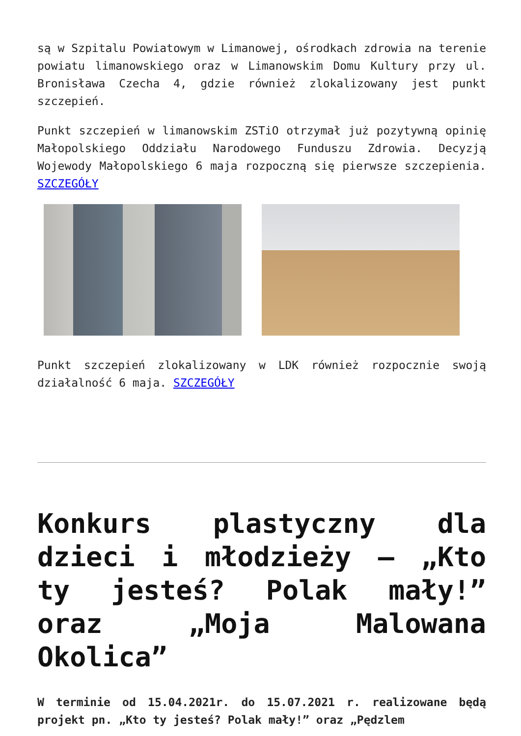są w Szpitalu Powiatowym w Limanowej, ośrodkach zdrowia na terenie powiatu limanowskiego oraz w Limanowskim Domu Kultury przy ul. Bronisława Czecha 4, gdzie również zlokalizowany jest punkt szczepień.
Punkt szczepień w limanowskim ZSTiO otrzymał już pozytywną opinię Małopolskiego Oddziału Narodowego Funduszu Zdrowia. Decyzją Wojewody Małopolskiego 6 maja rozpoczną się pierwsze szczepienia. SZCZEGÓŁY
Punkt szczepień zlokalizowany w LDK również rozpocznie swoją działalność 6 maja. SZCZEGÓŁY
Konkurs plastyczny dla dzieci i młodzieży – „Kto ty jesteś? Polak mały!” oraz „Moja Malowana Okolica”
W terminie od 15.04.2021r. do 15.07.2021 r. realizowane będą projekt pn. „Kto ty jesteś? Polak mały!” oraz „Pędzlem